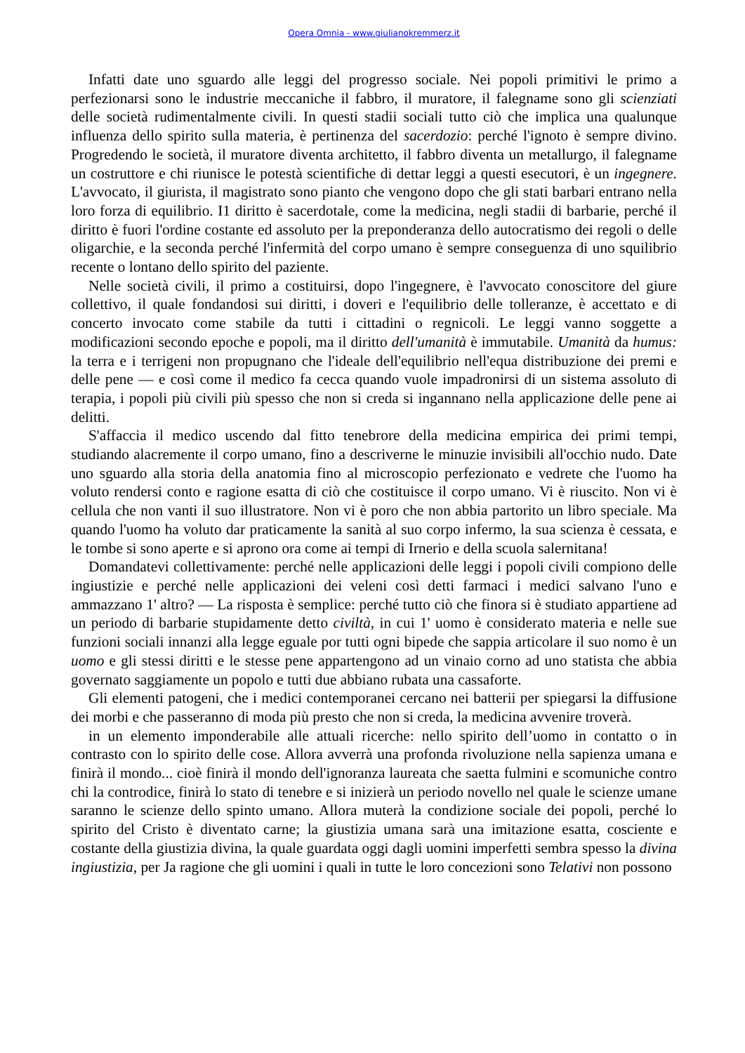Opera Omnia - www.giulianokremmerz.it
Infatti date uno sguardo alle leggi del progresso sociale. Nei popoli primitivi le primo a perfezionarsi sono le industrie meccaniche il fabbro, il muratore, il falegname sono gli scienziati delle società rudimentalmente civili. In questi stadii sociali tutto ciò che implica una qualunque influenza dello spirito sulla materia, è pertinenza del sacerdozio: perché l'ignoto è sempre divino. Progredendo le società, il muratore diventa architetto, il fabbro diventa un metallurgo, il falegname un costruttore e chi riunisce le potestà scientifiche di dettar leggi a questi esecutori, è un ingegnere. L'avvocato, il giurista, il magistrato sono pianto che vengono dopo che gli stati barbari entrano nella loro forza di equilibrio. I1 diritto è sacerdotale, come la medicina, negli stadii di barbarie, perché il diritto è fuori l'ordine costante ed assoluto per la preponderanza dello autocratismo dei regoli o delle oligarchie, e la seconda perché l'infermità del corpo umano è sempre conseguenza di uno squilibrio recente o lontano dello spirito del paziente.
Nelle società civili, il primo a costituirsi, dopo l'ingegnere, è l'avvocato conoscitore del giure collettivo, il quale fondandosi sui diritti, i doveri e l'equilibrio delle tolleranze, è accettato e di concerto invocato come stabile da tutti i cittadini o regnicoli. Le leggi vanno soggette a modificazioni secondo epoche e popoli, ma il diritto dell'umanità è immutabile. Umanità da humus: la terra e i terrigeni non propugnano che l'ideale dell'equilibrio nell'equa distribuzione dei premi e delle pene — e così come il medico fa cecca quando vuole impadronirsi di un sistema assoluto di terapia, i popoli più civili più spesso che non si creda si ingannano nella applicazione delle pene ai delitti.
S'affaccia il medico uscendo dal fitto tenebrore della medicina empirica dei primi tempi, studiando alacremente il corpo umano, fino a descriverne le minuzie invisibili all'occhio nudo. Date uno sguardo alla storia della anatomia fino al microscopio perfezionato e vedrete che l'uomo ha voluto rendersi conto e ragione esatta di ciò che costituisce il corpo umano. Vi è riuscito. Non vi è cellula che non vanti il suo illustratore. Non vi è poro che non abbia partorito un libro speciale. Ma quando l'uomo ha voluto dar praticamente la sanità al suo corpo infermo, la sua scienza è cessata, e le tombe si sono aperte e si aprono ora come ai tempi di Irnerio e della scuola salernitana!
Domandatevi collettivamente: perché nelle applicazioni delle leggi i popoli civili compiono delle ingiustizie e perché nelle applicazioni dei veleni così detti farmaci i medici salvano l'uno e ammazzano 1' altro? — La risposta è semplice: perché tutto ciò che finora si è studiato appartiene ad un periodo di barbarie stupidamente detto civiltà, in cui 1' uomo è considerato materia e nelle sue funzioni sociali innanzi alla legge eguale por tutti ogni bipede che sappia articolare il suo nomo è un uomo e gli stessi diritti e le stesse pene appartengono ad un vinaio corno ad uno statista che abbia governato saggiamente un popolo e tutti due abbiano rubata una cassaforte.
Gli elementi patogeni, che i medici contemporanei cercano nei batterii per spiegarsi la diffusione dei morbi e che passeranno di moda più presto che non si creda, la medicina avvenire troverà.
in un elemento imponderabile alle attuali ricerche: nello spirito dell’uomo in contatto o in contrasto con lo spirito delle cose. Allora avverrà una profonda rivoluzione nella sapienza umana e finirà il mondo... cioè finirà il mondo dell'ignoranza laureata che saetta fulmini e scomuniche contro chi la controdice, finirà lo stato di tenebre e si inizierà un periodo novello nel quale le scienze umane saranno le scienze dello spinto umano. Allora muterà la condizione sociale dei popoli, perché lo spirito del Cristo è diventato carne; la giustizia umana sarà una imitazione esatta, cosciente e costante della giustizia divina, la quale guardata oggi dagli uomini imperfetti sembra spesso la divina ingiustizia, per Ja ragione che gli uomini i quali in tutte le loro concezioni sono Telativi non possono